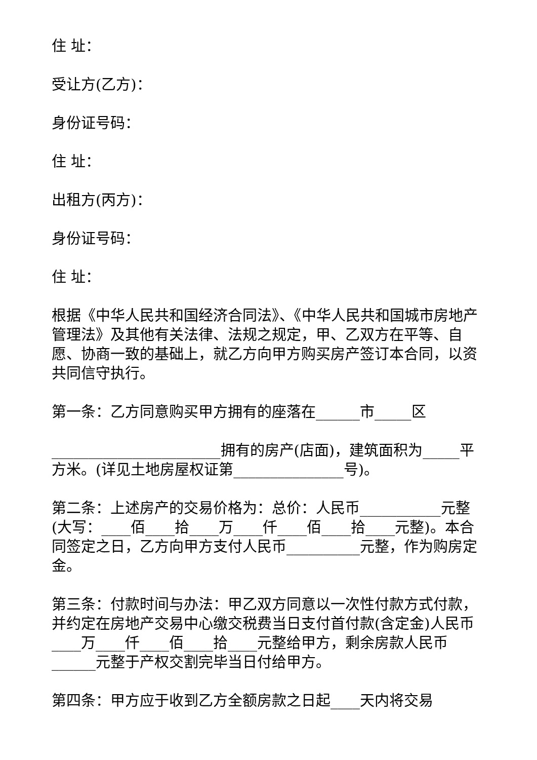住 址：
受让方(乙方)：
身份证号码：
住 址：
出租方(丙方)：
身份证号码：
住 址：
根据《中华人民共和国经济合同法》、《中华人民共和国城市房地产管理法》及其他有关法律、法规之规定，甲、乙双方在平等、自愿、协商一致的基础上，就乙方向甲方购买房产签订本合同，以资共同信守执行。
第一条：乙方同意购买甲方拥有的座落在______市_____区
_______________________拥有的房产(店面)，建筑面积为_____平方米。(详见土地房屋权证第_______________号)。
第二条：上述房产的交易价格为：总价：人民币___________元整(大写：____佰____拾____万____仟____佰____拾____元整)。本合同签定之日，乙方向甲方支付人民币__________元整，作为购房定金。
第三条：付款时间与办法：甲乙双方同意以一次性付款方式付款，并约定在房地产交易中心缴交税费当日支付首付款(含定金)人民币____万____仟____佰____拾____元整给甲方，剩余房款人民币______元整于产权交割完毕当日付给甲方。
第四条：甲方应于收到乙方全额房款之日起____天内将交易